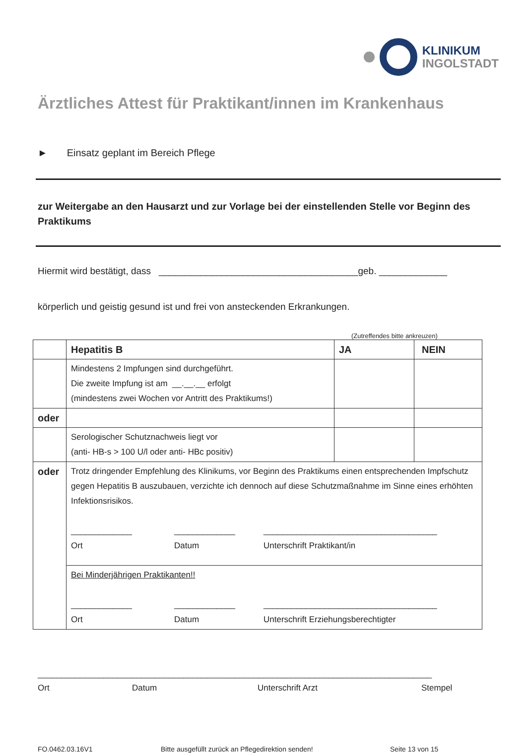KLINIKUM
INGOLSTADT
Ärztliches Attest für Praktikant/innen im Krankenhaus
► Einsatz geplant im Bereich Pflege
zur Weitergabe an den Hausarzt und zur Vorlage bei der einstellenden Stelle vor Beginn des Praktikums
Hiermit wird bestätigt, dass ______________________________________geb. _____________
körperlich und geistig gesund ist und frei von ansteckenden Erkrankungen.
(Zutreffendes bitte ankreuzen)
| | Hepatitis B | JA | NEIN |
| | Mindestens 2 Impfungen sind durchgeführt. Die zweite Impfung ist am __.__.__ erfolgt (mindestens zwei Wochen vor Antritt des Praktikums!) | | |
| oder | | | |
| | Serologischer Schutznachweis liegt vor (anti- HB-s > 100 U/l oder anti- HBc positiv) | | |
| oder | Trotz dringender Empfehlung des Klinikums, vor Beginn des Praktikums einen entsprechenden Impfschutz gegen Hepatitis B auszubauen, verzichte ich dennoch auf diese Schutzmaßnahme im Sinne eines erhöhten Infektionsrisikos. _____________ _____________ _____________________________________ Ort Datum Unterschrift Praktikant/in | | |
| | Bei Minderjährigen Praktikanten!! _____________ _____________ _____________________________________ Ort Datum Unterschrift Erziehungsberechtigter | | |
____________________________________________________________________________________
Ort Datum Unterschrift Arzt Stempel
FO.0462.03.16V1 Bitte ausgefüllt zurück an Pflegedirektion senden! Seite 13 von 15